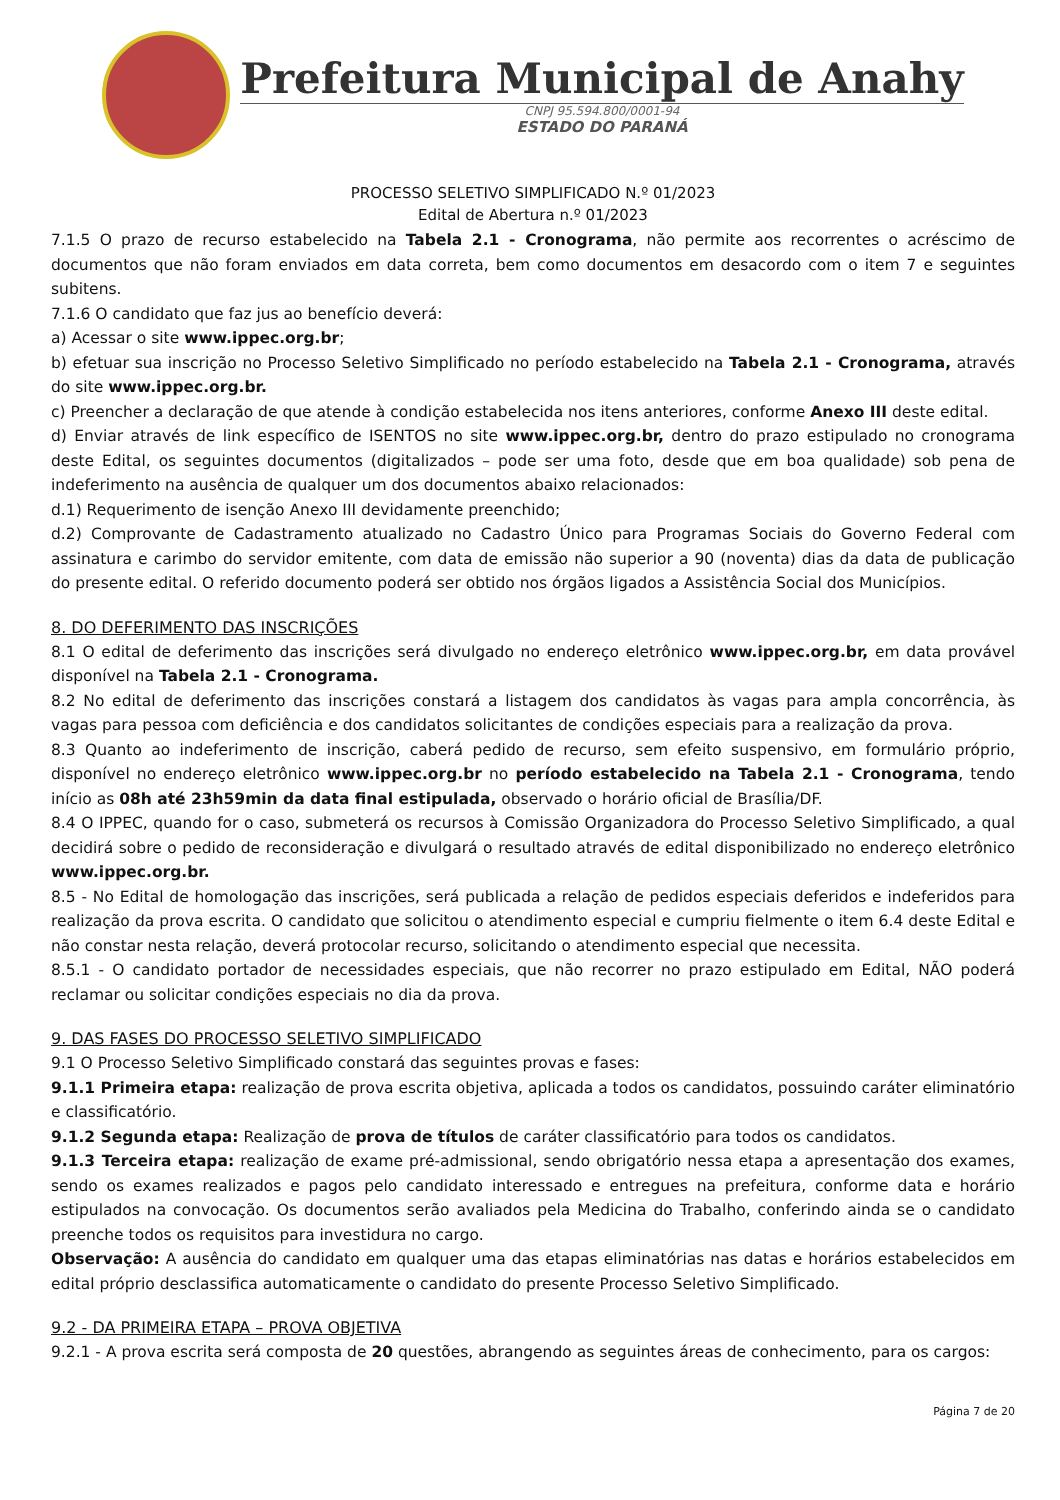Prefeitura Municipal de Anahy
CNPJ 95.594.800/0001-94
ESTADO DO PARANÁ
PROCESSO SELETIVO SIMPLIFICADO N.º 01/2023
Edital de Abertura n.º 01/2023
7.1.5 O prazo de recurso estabelecido na Tabela 2.1 - Cronograma, não permite aos recorrentes o acréscimo de documentos que não foram enviados em data correta, bem como documentos em desacordo com o item 7 e seguintes subitens.
7.1.6 O candidato que faz jus ao benefício deverá:
a) Acessar o site www.ippec.org.br;
b) efetuar sua inscrição no Processo Seletivo Simplificado no período estabelecido na Tabela 2.1 - Cronograma, através do site www.ippec.org.br.
c) Preencher a declaração de que atende à condição estabelecida nos itens anteriores, conforme Anexo III deste edital.
d) Enviar através de link específico de ISENTOS no site www.ippec.org.br, dentro do prazo estipulado no cronograma deste Edital, os seguintes documentos (digitalizados – pode ser uma foto, desde que em boa qualidade) sob pena de indeferimento na ausência de qualquer um dos documentos abaixo relacionados:
d.1) Requerimento de isenção Anexo III devidamente preenchido;
d.2) Comprovante de Cadastramento atualizado no Cadastro Único para Programas Sociais do Governo Federal com assinatura e carimbo do servidor emitente, com data de emissão não superior a 90 (noventa) dias da data de publicação do presente edital. O referido documento poderá ser obtido nos órgãos ligados a Assistência Social dos Municípios.
8. DO DEFERIMENTO DAS INSCRIÇÕES
8.1 O edital de deferimento das inscrições será divulgado no endereço eletrônico www.ippec.org.br, em data provável disponível na Tabela 2.1 - Cronograma.
8.2 No edital de deferimento das inscrições constará a listagem dos candidatos às vagas para ampla concorrência, às vagas para pessoa com deficiência e dos candidatos solicitantes de condições especiais para a realização da prova.
8.3 Quanto ao indeferimento de inscrição, caberá pedido de recurso, sem efeito suspensivo, em formulário próprio, disponível no endereço eletrônico www.ippec.org.br no período estabelecido na Tabela 2.1 - Cronograma, tendo início as 08h até 23h59min da data final estipulada, observado o horário oficial de Brasília/DF.
8.4 O IPPEC, quando for o caso, submeterá os recursos à Comissão Organizadora do Processo Seletivo Simplificado, a qual decidirá sobre o pedido de reconsideração e divulgará o resultado através de edital disponibilizado no endereço eletrônico www.ippec.org.br.
8.5 - No Edital de homologação das inscrições, será publicada a relação de pedidos especiais deferidos e indeferidos para realização da prova escrita. O candidato que solicitou o atendimento especial e cumpriu fielmente o item 6.4 deste Edital e não constar nesta relação, deverá protocolar recurso, solicitando o atendimento especial que necessita.
8.5.1 - O candidato portador de necessidades especiais, que não recorrer no prazo estipulado em Edital, NÃO poderá reclamar ou solicitar condições especiais no dia da prova.
9. DAS FASES DO PROCESSO SELETIVO SIMPLIFICADO
9.1 O Processo Seletivo Simplificado constará das seguintes provas e fases:
9.1.1 Primeira etapa: realização de prova escrita objetiva, aplicada a todos os candidatos, possuindo caráter eliminatório e classificatório.
9.1.2 Segunda etapa: Realização de prova de títulos de caráter classificatório para todos os candidatos.
9.1.3 Terceira etapa: realização de exame pré-admissional, sendo obrigatório nessa etapa a apresentação dos exames, sendo os exames realizados e pagos pelo candidato interessado e entregues na prefeitura, conforme data e horário estipulados na convocação. Os documentos serão avaliados pela Medicina do Trabalho, conferindo ainda se o candidato preenche todos os requisitos para investidura no cargo.
Observação: A ausência do candidato em qualquer uma das etapas eliminatórias nas datas e horários estabelecidos em edital próprio desclassifica automaticamente o candidato do presente Processo Seletivo Simplificado.
9.2 - DA PRIMEIRA ETAPA – PROVA OBJETIVA
9.2.1 - A prova escrita será composta de 20 questões, abrangendo as seguintes áreas de conhecimento, para os cargos:
Página 7 de 20